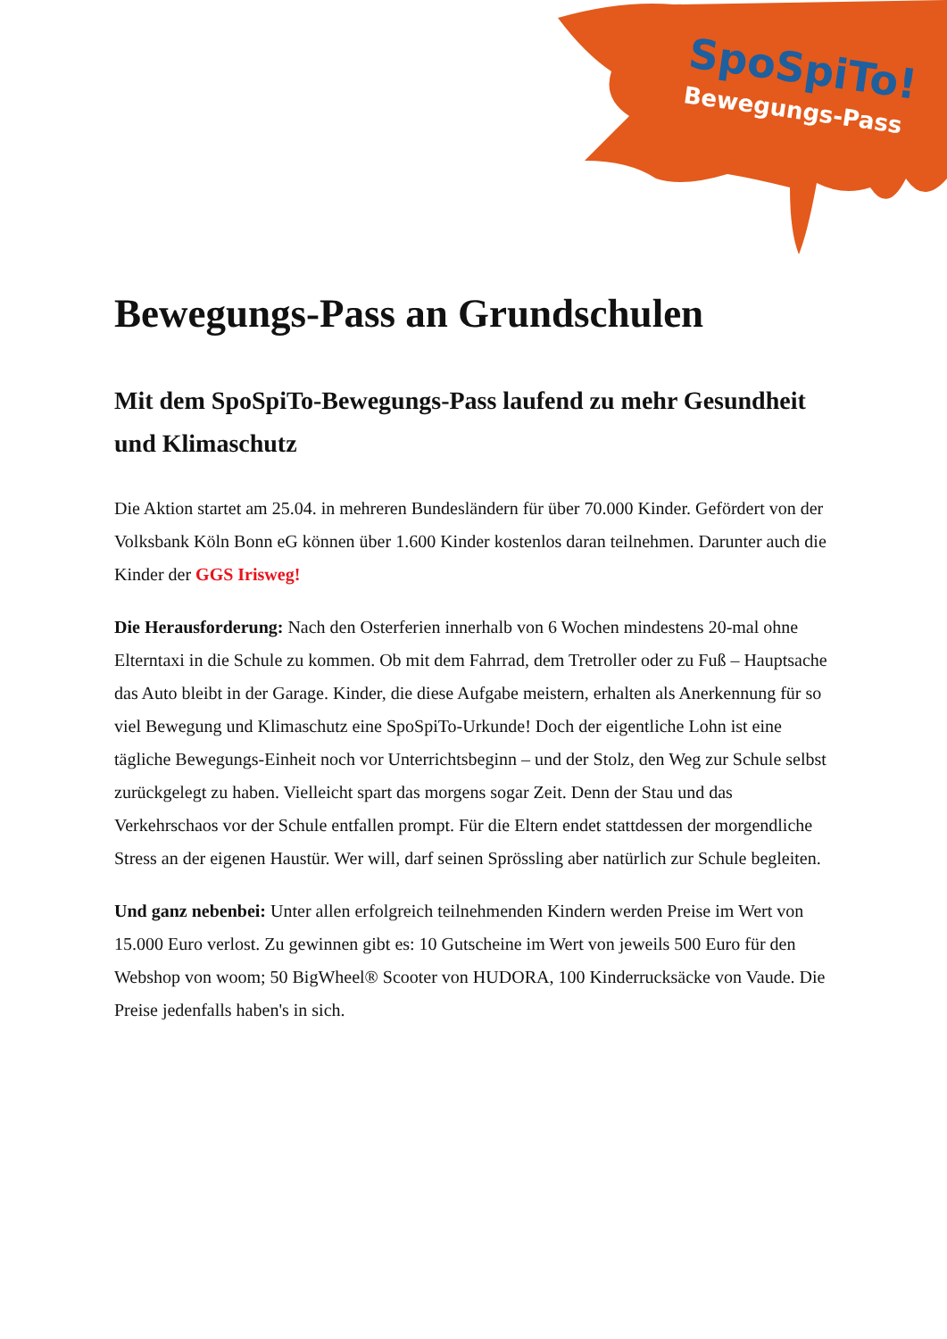SpoSpiTo!
Bewegungs-Pass
Bewegungs-Pass an Grundschulen
Mit dem SpoSpiTo-Bewegungs-Pass laufend zu mehr Gesundheit und Klimaschutz
Die Aktion startet am 25.04. in mehreren Bundesländern für über 70.000 Kinder. Gefördert von der Volksbank Köln Bonn eG können über 1.600 Kinder kostenlos daran teilnehmen. Darunter auch die Kinder der GGS Irisweg!
Die Herausforderung: Nach den Osterferien innerhalb von 6 Wochen mindestens 20-mal ohne Elterntaxi in die Schule zu kommen. Ob mit dem Fahrrad, dem Tretroller oder zu Fuß – Hauptsache das Auto bleibt in der Garage. Kinder, die diese Aufgabe meistern, erhalten als Anerkennung für so viel Bewegung und Klimaschutz eine SpoSpiTo-Urkunde! Doch der eigentliche Lohn ist eine tägliche Bewegungs-Einheit noch vor Unterrichtsbeginn – und der Stolz, den Weg zur Schule selbst zurückgelegt zu haben. Vielleicht spart das morgens sogar Zeit. Denn der Stau und das Verkehrschaos vor der Schule entfallen prompt. Für die Eltern endet stattdessen der morgendliche Stress an der eigenen Haustür. Wer will, darf seinen Sprössling aber natürlich zur Schule begleiten.
Und ganz nebenbei: Unter allen erfolgreich teilnehmenden Kindern werden Preise im Wert von 15.000 Euro verlost. Zu gewinnen gibt es: 10 Gutscheine im Wert von jeweils 500 Euro für den Webshop von woom; 50 BigWheel® Scooter von HUDORA, 100 Kinderrucksäcke von Vaude. Die Preise jedenfalls haben's in sich.